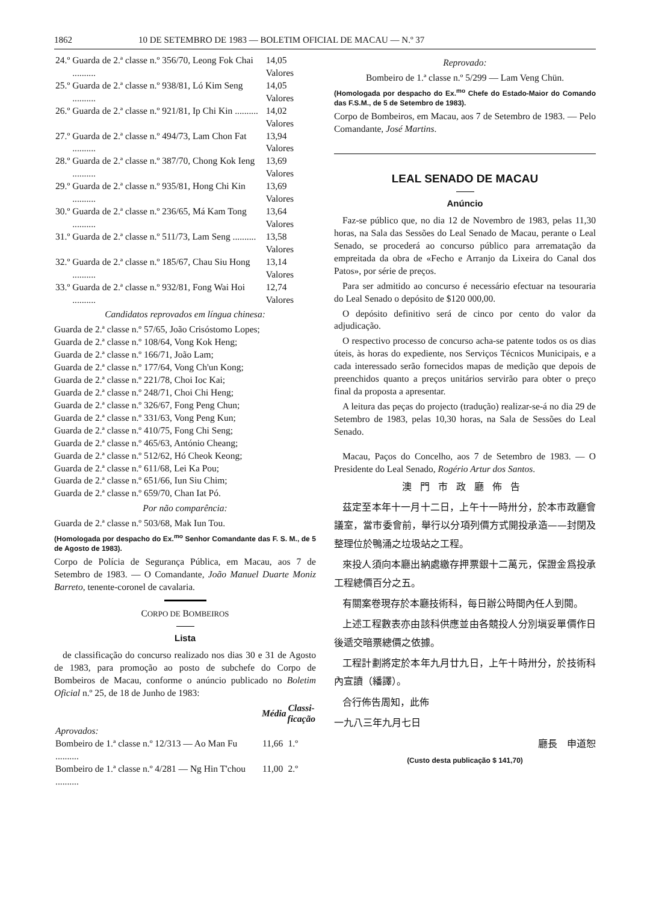1862 10 DE SETEMBRO DE 1983 — BOLETIM OFICIAL DE MACAU — N.º 37
| 24.º | Guarda de 2.ª classe n.º 356/70, Leong Fok Chai .......... | 14,05 Valores |
| 25.º | Guarda de 2.ª classe n.º 938/81, Ló Kim Seng .......... | 14,05 Valores |
| 26.º | Guarda de 2.ª classe n.º 921/81, Ip Chi Kin .......... | 14,02 Valores |
| 27.º | Guarda de 2.ª classe n.º 494/73, Lam Chon Fat .......... | 13,94 Valores |
| 28.º | Guarda de 2.ª classe n.º 387/70, Chong Kok Ieng .......... | 13,69 Valores |
| 29.º | Guarda de 2.ª classe n.º 935/81, Hong Chi Kin .......... | 13,69 Valores |
| 30.º | Guarda de 2.ª classe n.º 236/65, Má Kam Tong .......... | 13,64 Valores |
| 31.º | Guarda de 2.ª classe n.º 511/73, Lam Seng .......... | 13,58 Valores |
| 32.º | Guarda de 2.ª classe n.º 185/67, Chau Siu Hong .......... | 13,14 Valores |
| 33.º | Guarda de 2.ª classe n.º 932/81, Fong Wai Hoi .......... | 12,74 Valores |
Candidatos reprovados em língua chinesa:
Guarda de 2.ª classe n.º 57/65, João Crisóstomo Lopes;
Guarda de 2.ª classe n.º 108/64, Vong Kok Heng;
Guarda de 2.ª classe n.º 166/71, João Lam;
Guarda de 2.ª classe n.º 177/64, Vong Ch'un Kong;
Guarda de 2.ª classe n.º 221/78, Choi Ioc Kai;
Guarda de 2.ª classe n.º 248/71, Choi Chi Heng;
Guarda de 2.ª classe n.º 326/67, Fong Peng Chun;
Guarda de 2.ª classe n.º 331/63, Vong Peng Kun;
Guarda de 2.ª classe n.º 410/75, Fong Chi Seng;
Guarda de 2.ª classe n.º 465/63, António Cheang;
Guarda de 2.ª classe n.º 512/62, Hó Cheok Keong;
Guarda de 2.ª classe n.º 611/68, Lei Ka Pou;
Guarda de 2.ª classe n.º 651/66, Iun Siu Chim;
Guarda de 2.ª classe n.º 659/70, Chan Iat Pó.
Por não comparência:
Guarda de 2.ª classe n.º 503/68, Mak Iun Tou.
(Homologada por despacho do Ex.<sup>mo</sup> Senhor Comandante das F. S. M., de 5 de Agosto de 1983).
Corpo de Polícia de Segurança Pública, em Macau, aos 7 de Setembro de 1983. — O Comandante, João Manuel Duarte Moniz Barreto, tenente-coronel de cavalaria.
CORPO DE BOMBEIROS
Lista
de classificação do concurso realizado nos dias 30 e 31 de Agosto de 1983, para promoção ao posto de subchefe do Corpo de Bombeiros de Macau, conforme o anúncio publicado no Boletim Oficial n.º 25, de 18 de Junho de 1983:
| | Média | Classi- ficação |
| --- | --- | --- |
| Aprovados: | | |
| Bombeiro de 1.ª classe n.º 12/313 — Ao Man Fu .......... | 11,66 | 1.º |
| Bombeiro de 1.ª classe n.º 4/281 — Ng Hin T'chou .......... | 11,00 | 2.º |
Reprovado:
Bombeiro de 1.ª classe n.º 5/299 — Lam Veng Chün.
(Homologada por despacho do Ex.<sup>mo</sup> Chefe do Estado-Maior do Comando das F.S.M., de 5 de Setembro de 1983).
Corpo de Bombeiros, em Macau, aos 7 de Setembro de 1983. — Pelo Comandante, José Martins.
LEAL SENADO DE MACAU
Anúncio
Faz-se público que, no dia 12 de Novembro de 1983, pelas 11,30 horas, na Sala das Sessões do Leal Senado de Macau, perante o Leal Senado, se procederá ao concurso público para arrematação da empreitada da obra de «Fecho e Arranjo da Lixeira do Canal dos Patos», por série de preços.
Para ser admitido ao concurso é necessário efectuar na tesouraria do Leal Senado o depósito de $120 000,00.
O depósito definitivo será de cinco por cento do valor da adjudicação.
O respectivo processo de concurso acha-se patente todos os os dias úteis, às horas do expediente, nos Serviços Técnicos Municipais, e a cada interessado serão fornecidos mapas de medição que depois de preenchidos quanto a preços unitários servirão para obter o preço final da proposta a apresentar.
A leitura das peças do projecto (tradução) realizar-se-á no dia 29 de Setembro de 1983, pelas 10,30 horas, na Sala de Sessões do Leal Senado.
Macau, Paços do Concelho, aos 7 de Setembro de 1983. — O Presidente do Leal Senado, Rogério Artur dos Santos.
澳門市政廳佈告
茲定至本年十一月十二日，上午十一時卅分，於本市政廳會議室，當市委會前，舉行以分項列價方式開投承造——封閉及整理位於鴨涌之垃圾站之工程。
來投人須向本廳出納處繳存押票銀十二萬元，保證金爲投承工程總價百分之五。
有關案卷現存於本廳技術科，每日辦公時間內任人到閱。
上述工程數表亦由該科供應並由各競投人分別塡妥單價作日後遞交暗票總價之依據。
工程計劃將定於本年九月廿九日，上午十時卅分，於技術科內宣讀（繙譯）。
合行佈告周知，此佈
一九八三年九月七日
廳長　申道恕
(Custo desta publicação $ 141,70)